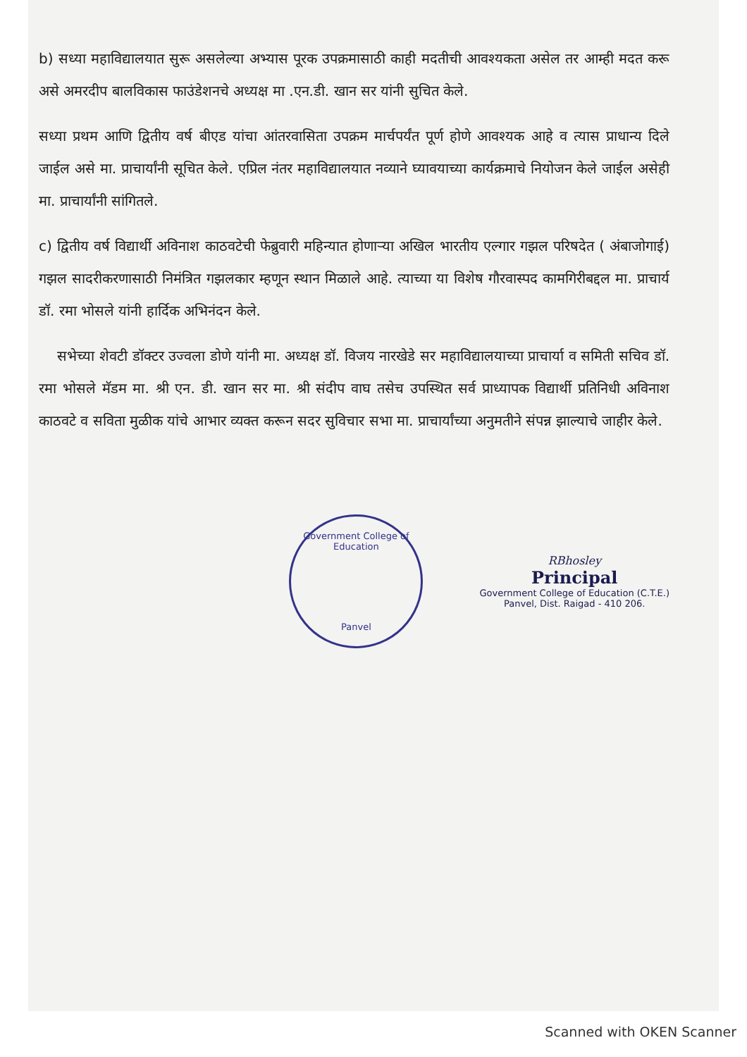b) सध्या महाविद्यालयात सुरू असलेल्या अभ्यास पूरक उपक्रमासाठी काही मदतीची आवश्यकता असेल तर आम्ही मदत करू असे अमरदीप बालविकास फाउंडेशनचे अध्यक्ष मा .एन.डी. खान सर यांनी सुचित केले.
सध्या प्रथम आणि द्वितीय वर्ष बीएड यांचा आंतरवासिता उपक्रम मार्चपर्यंत पूर्ण होणे आवश्यक आहे व त्यास प्राधान्य दिले जाईल असे मा. प्राचार्यांनी सूचित केले. एप्रिल नंतर महाविद्यालयात नव्याने घ्यावयाच्या कार्यक्रमाचे नियोजन केले जाईल असेही मा. प्राचार्यांनी सांगितले.
c) द्वितीय वर्ष विद्यार्थी अविनाश काठवटेची फेब्रुवारी महिन्यात होणाऱ्या अखिल भारतीय एल्गार गझल परिषदेत ( अंबाजोगाई) गझल सादरीकरणासाठी निमंत्रित गझलकार म्हणून स्थान मिळाले आहे. त्याच्या या विशेष गौरवास्पद कामगिरीबद्दल मा. प्राचार्य डॉ. रमा भोसले यांनी हार्दिक अभिनंदन केले.
सभेच्या शेवटी डॉक्टर उज्वला डोणे यांनी मा. अध्यक्ष डॉ. विजय नारखेडे सर महाविद्यालयाच्या प्राचार्या व समिती सचिव डॉ. रमा भोसले मॅडम मा. श्री एन. डी. खान सर मा. श्री संदीप वाघ तसेच उपस्थित सर्व प्राध्यापक विद्यार्थी प्रतिनिधी अविनाश काठवटे व सविता मुळीक यांचे आभार व्यक्त करून सदर सुविचार सभा मा. प्राचार्यांच्या अनुमतीने संपन्न झाल्याचे जाहीर केले.
Government College of Education
Panvel
RBhosley
Principal
Government College of Education (C.T.E.)
Panvel, Dist. Raigad - 410 206.
Scanned with OKEN Scanner